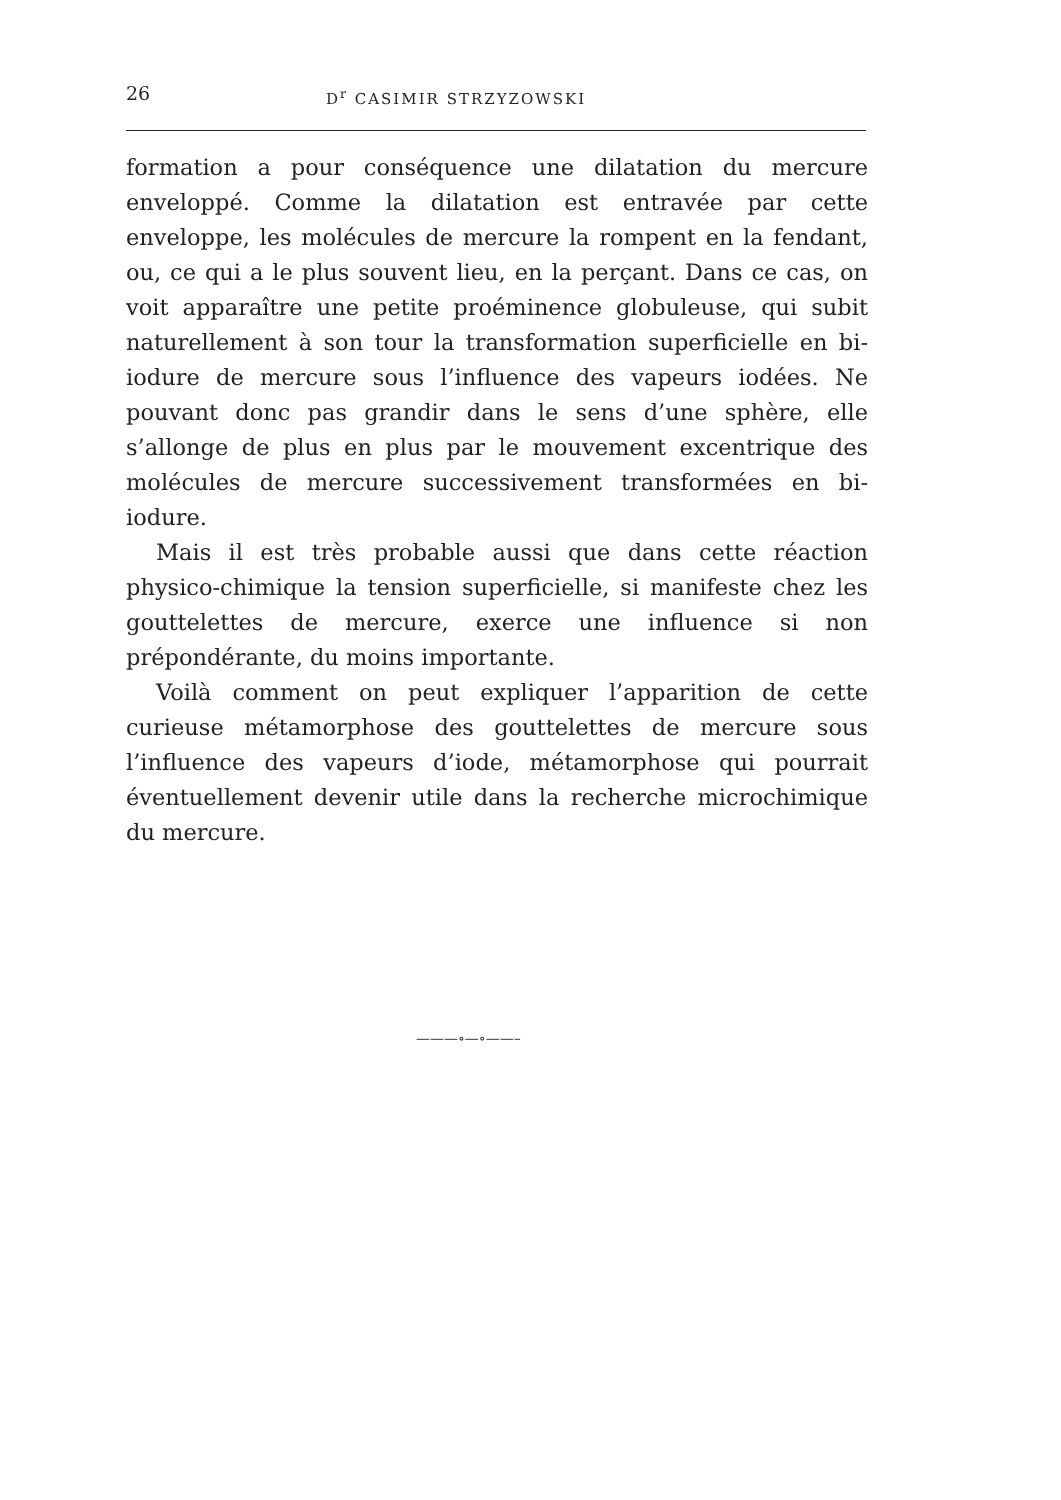26 D<sup>r</sup> CASIMIR STRZYZOWSKI
formation a pour conséquence une dilatation du mercure enveloppé. Comme la dilatation est entravée par cette enveloppe, les molécules de mercure la rompent en la fendant, ou, ce qui a le plus souvent lieu, en la perçant. Dans ce cas, on voit apparaître une petite proéminence globuleuse, qui subit naturellement à son tour la transformation superficielle en bi-iodure de mercure sous l’influence des vapeurs iodées. Ne pouvant donc pas grandir dans le sens d’une sphère, elle s’allonge de plus en plus par le mouvement excentrique des molécules de mercure successivement transformées en bi-iodure.
Mais il est très probable aussi que dans cette réaction physico-chimique la tension superficielle, si manifeste chez les gouttelettes de mercure, exerce une influence si non prépondérante, du moins importante.
Voilà comment on peut expliquer l’apparition de cette curieuse métamorphose des gouttelettes de mercure sous l’influence des vapeurs d’iode, métamorphose qui pourrait éventuellement devenir utile dans la recherche microchimique du mercure.
———∘—∘——–